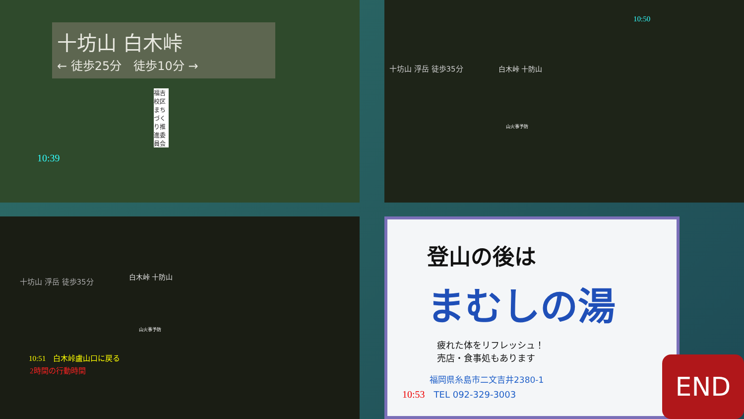十坊山 白木峠
← 徒歩25分　徒歩10分 →
福吉校区まちづくり推進委員会
10:39
10:50
十坊山 浮岳 徒歩35分
白木峠 十防山
山火事予防
十坊山 浮岳 徒歩35分
白木峠 十防山
山火事予防
10:51　白木峠盧山口に戻る
2時間の行動時間
登山の後は
まむしの湯
疲れた体をリフレッシュ！
売店・食事処もあります
福岡県糸島市二文吉井2380-1
10:53　TEL 092-329-3003
END